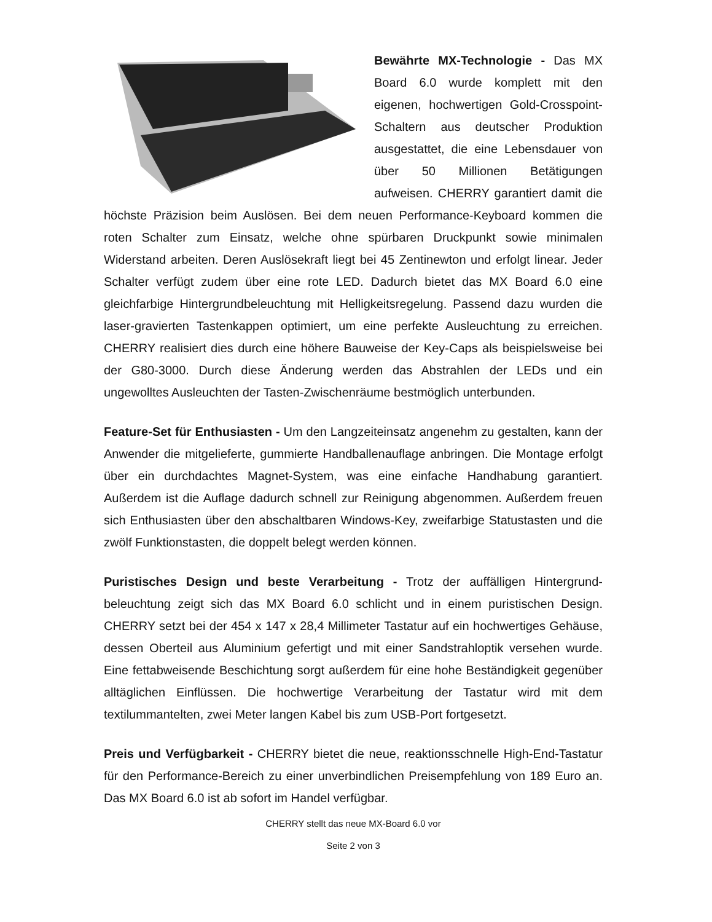Bewährte MX-Technologie - Das MX Board 6.0 wurde komplett mit den eigenen, hochwertigen Gold-Crosspoint-Schaltern aus deutscher Produktion ausgestattet, die eine Lebensdauer von über 50 Millionen Betätigungen aufweisen. CHERRY garantiert damit die höchste Präzision beim Auslösen. Bei dem neuen Performance-Keyboard kommen die roten Schalter zum Einsatz, welche ohne spürbaren Druckpunkt sowie minimalen Widerstand arbeiten. Deren Auslösekraft liegt bei 45 Zentinewton und erfolgt linear. Jeder Schalter verfügt zudem über eine rote LED. Dadurch bietet das MX Board 6.0 eine gleichfarbige Hintergrundbeleuchtung mit Helligkeitsregelung. Passend dazu wurden die laser-gravierten Tastenkappen optimiert, um eine perfekte Ausleuchtung zu erreichen. CHERRY realisiert dies durch eine höhere Bauweise der Key-Caps als beispielsweise bei der G80-3000. Durch diese Änderung werden das Abstrahlen der LEDs und ein ungewolltes Ausleuchten der Tasten-Zwischenräume bestmöglich unterbunden.
Feature-Set für Enthusiasten - Um den Langzeiteinsatz angenehm zu gestalten, kann der Anwender die mitgelieferte, gummierte Handballenauflage anbringen. Die Montage erfolgt über ein durchdachtes Magnet-System, was eine einfache Handhabung garantiert. Außerdem ist die Auflage dadurch schnell zur Reinigung abgenommen. Außerdem freuen sich Enthusiasten über den abschaltbaren Windows-Key, zweifarbige Statustasten und die zwölf Funktionstasten, die doppelt belegt werden können.
Puristisches Design und beste Verarbeitung - Trotz der auffälligen Hintergrund-beleuchtung zeigt sich das MX Board 6.0 schlicht und in einem puristischen Design. CHERRY setzt bei der 454 x 147 x 28,4 Millimeter Tastatur auf ein hochwertiges Gehäuse, dessen Oberteil aus Aluminium gefertigt und mit einer Sandstrahloptik versehen wurde. Eine fettabweisende Beschichtung sorgt außerdem für eine hohe Beständigkeit gegenüber alltäglichen Einflüssen. Die hochwertige Verarbeitung der Tastatur wird mit dem textilummantelten, zwei Meter langen Kabel bis zum USB-Port fortgesetzt.
Preis und Verfügbarkeit - CHERRY bietet die neue, reaktionsschnelle High-End-Tastatur für den Performance-Bereich zu einer unverbindlichen Preisempfehlung von 189 Euro an. Das MX Board 6.0 ist ab sofort im Handel verfügbar.
CHERRY stellt das neue MX-Board 6.0 vor
Seite 2 von 3